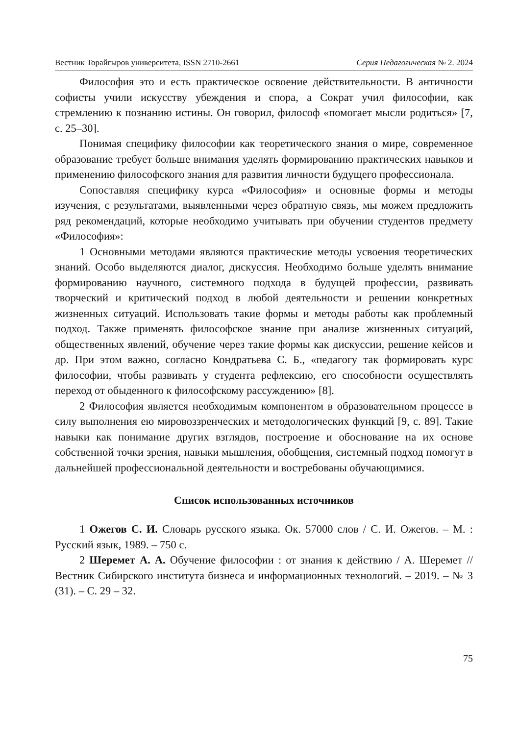Вестник Торайгыров университета, ISSN 2710-2661 Серия Педагогическая № 2. 2024
Философия это и есть практическое освоение действительности. В античности софисты учили искусству убеждения и спора, а Сократ учил философии, как стремлению к познанию истины. Он говорил, философ «помогает мысли родиться» [7, с. 25–30].
Понимая специфику философии как теоретического знания о мире, современное образование требует больше внимания уделять формированию практических навыков и применению философского знания для развития личности будущего профессионала.
Сопоставляя специфику курса «Философия» и основные формы и методы изучения, с результатами, выявленными через обратную связь, мы можем предложить ряд рекомендаций, которые необходимо учитывать при обучении студентов предмету «Философия»:
1 Основными методами являются практические методы усвоения теоретических знаний. Особо выделяются диалог, дискуссия. Необходимо больше уделять внимание формированию научного, системного подхода в будущей профессии, развивать творческий и критический подход в любой деятельности и решении конкретных жизненных ситуаций. Использовать такие формы и методы работы как проблемный подход. Также применять философское знание при анализе жизненных ситуаций, общественных явлений, обучение через такие формы как дискуссии, решение кейсов и др. При этом важно, согласно Кондратьева С. Б., «педагогу так формировать курс философии, чтобы развивать у студента рефлексию, его способности осуществлять переход от обыденного к философскому рассуждению» [8].
2 Философия является необходимым компонентом в образовательном процессе в силу выполнения ею мировоззренческих и методологических функций [9, с. 89]. Такие навыки как понимание других взглядов, построение и обоснование на их основе собственной точки зрения, навыки мышления, обобщения, системный подход помогут в дальнейшей профессиональной деятельности и востребованы обучающимися.
Список использованных источников
1 Ожегов С. И. Словарь русского языка. Ок. 57000 слов / С. И. Ожегов. – М. : Русский язык, 1989. – 750 с.
2 Шеремет А. А. Обучение философии : от знания к действию / А. Шеремет // Вестник Сибирского института бизнеса и информационных технологий. – 2019. – № 3 (31). – С. 29 – 32.
75